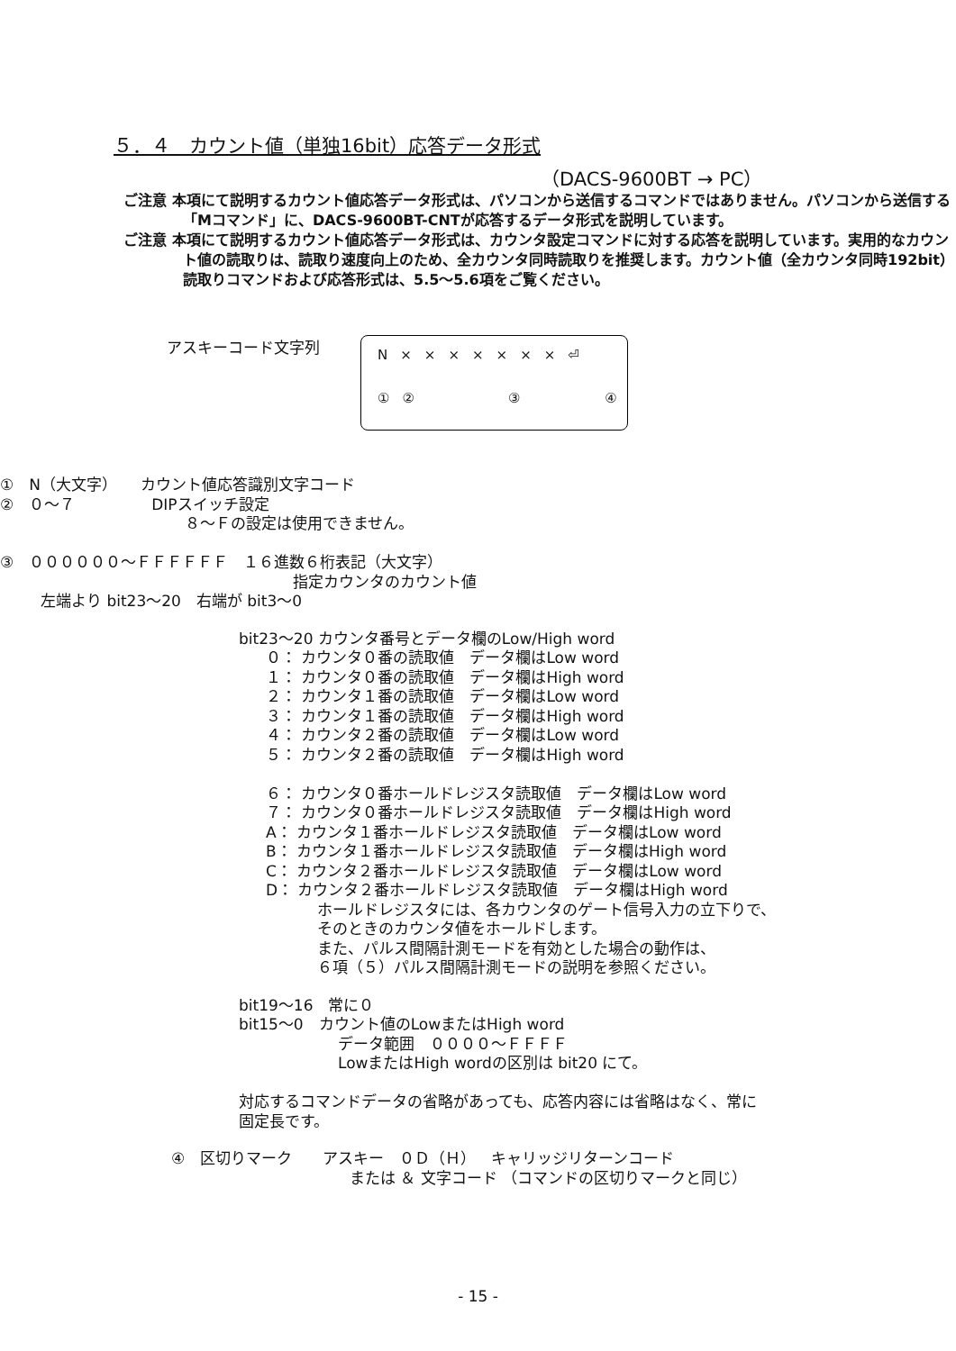５．４　カウント値（単独16bit）応答データ形式
（DACS-9600BT → PC）
ご注意 本項にて説明するカウント値応答データ形式は、パソコンから送信するコマンドではありません。パソコンから送信する「Mコマンド」に、DACS-9600BT-CNTが応答するデータ形式を説明しています。
ご注意 本項にて説明するカウント値応答データ形式は、カウンタ設定コマンドに対する応答を説明しています。実用的なカウント値の読取りは、読取り速度向上のため、全カウンタ同時読取りを推奨します。カウント値（全カウンタ同時192bit）読取りコマンドおよび応答形式は、5.5～5.6項をご覧ください。
アスキーコード文字列
N × × × × × × × ⏎
① ② ③ ④
①　N（大文字）　　カウント値応答識別文字コード
②　０～７　　　　　DIPスイッチ設定
８～Ｆの設定は使用できません。
③　００００００～ＦＦＦＦＦＦ　１６進数６桁表記（大文字）
指定カウンタのカウント値
左端より bit23～20　右端が bit3～0
bit23～20 カウンタ番号とデータ欄のLow/High word
０： カウンタ０番の読取値　データ欄はLow word
１： カウンタ０番の読取値　データ欄はHigh word
２： カウンタ１番の読取値　データ欄はLow word
３： カウンタ１番の読取値　データ欄はHigh word
４： カウンタ２番の読取値　データ欄はLow word
５： カウンタ２番の読取値　データ欄はHigh word
６： カウンタ０番ホールドレジスタ読取値　データ欄はLow word
７： カウンタ０番ホールドレジスタ読取値　データ欄はHigh word
A： カウンタ１番ホールドレジスタ読取値　データ欄はLow word
B： カウンタ１番ホールドレジスタ読取値　データ欄はHigh word
C： カウンタ２番ホールドレジスタ読取値　データ欄はLow word
D： カウンタ２番ホールドレジスタ読取値　データ欄はHigh word
ホールドレジスタには、各カウンタのゲート信号入力の立下りで、
そのときのカウンタ値をホールドします。
また、パルス間隔計測モードを有効とした場合の動作は、
６項（５）パルス間隔計測モードの説明を参照ください。
bit19～16　常に０
bit15～0　カウント値のLowまたはHigh word
データ範囲　００００～ＦＦＦＦ
LowまたはHigh wordの区別は bit20 にて。
対応するコマンドデータの省略があっても、応答内容には省略はなく、常に
固定長です。
④　区切りマーク　　アスキー　０Ｄ（Ｈ）　キャリッジリターンコード
または ＆ 文字コード （コマンドの区切りマークと同じ）
- 15 -